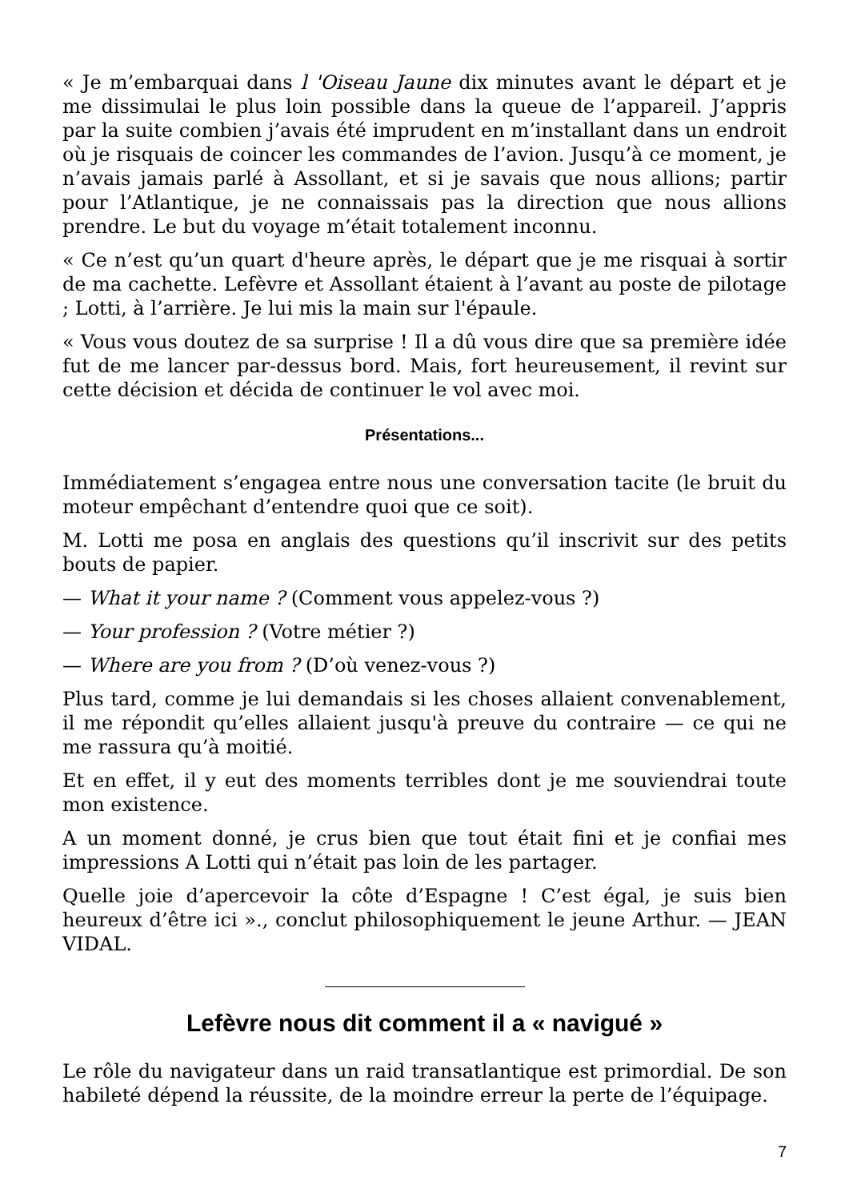« Je m’embarquai dans l 'Oiseau Jaune dix minutes avant le départ et je me dissimulai le plus loin possible dans la queue de l’appareil. J’appris par la suite combien j’avais été imprudent en m’installant dans un endroit où je risquais de coincer les commandes de l’avion. Jusqu’à ce moment, je n’avais jamais parlé à Assollant, et si je savais que nous allions; partir pour l’Atlantique, je ne connaissais pas la direction que nous allions prendre. Le but du voyage m’était totalement inconnu.
« Ce n’est qu’un quart d'heure après, le départ que je me risquai à sortir de ma cachette. Lefèvre et Assollant étaient à l’avant au poste de pilotage ; Lotti, à l’arrière. Je lui mis la main sur l'épaule.
« Vous vous doutez de sa surprise ! Il a dû vous dire que sa première idée fut de me lancer par-dessus bord. Mais, fort heureusement, il revint sur cette décision et décida de continuer le vol avec moi.
Présentations...
Immédiatement s’engagea entre nous une conversation tacite (le bruit du moteur empêchant d’entendre quoi que ce soit).
M. Lotti me posa en anglais des questions qu’il inscrivit sur des petits bouts de papier.
— What it your name ? (Comment vous appelez-vous ?)
— Your profession ? (Votre métier ?)
— Where are you from ? (D’où venez-vous ?)
Plus tard, comme je lui demandais si les choses allaient convenablement, il me répondit qu’elles allaient jusqu'à preuve du contraire — ce qui ne me rassura qu’à moitié.
Et en effet, il y eut des moments terribles dont je me souviendrai toute mon existence.
A un moment donné, je crus bien que tout était fini et je confiai mes impressions A Lotti qui n’était pas loin de les partager.
Quelle joie d’apercevoir la côte d’Espagne ! C’est égal, je suis bien heureux d’être ici »., conclut philosophiquement le jeune Arthur. — JEAN VIDAL.
Lefèvre nous dit comment il a « navigué »
Le rôle du navigateur dans un raid transatlantique est primordial. De son habileté dépend la réussite, de la moindre erreur la perte de l’équipage.
7